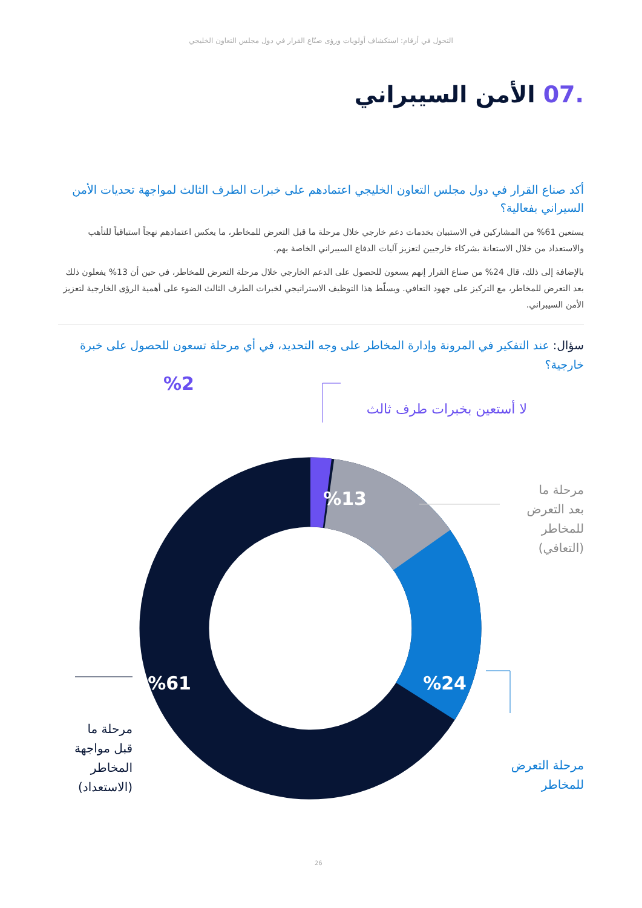التحول في أرقام: استكشاف أولويات ورؤى صنّاع القرار في دول مجلس التعاون الخليجي
.07 الأمن السيبراني
أكد صناع القرار في دول مجلس التعاون الخليجي اعتمادهم على خبرات الطرف الثالث لمواجهة تحديات الأمن السيراني بفعالية؟
يستعين 61% من المشاركين في الاستبيان بخدمات دعم خارجي خلال مرحلة ما قبل التعرض للمخاطر، ما يعكس اعتمادهم نهجاً استباقياً للتأهب والاستعداد من خلال الاستعانة بشركاء خارجيين لتعزيز آليات الدفاع السيبراني الخاصة بهم.
بالإضافة إلى ذلك، قال 24% من صناع القرار إنهم يسعون للحصول على الدعم الخارجي خلال مرحلة التعرض للمخاطر، في حين أن 13% يفعلون ذلك بعد التعرض للمخاطر، مع التركيز على جهود التعافي. ويسلّط هذا التوظيف الاستراتيجي لخبرات الطرف الثالث الضوء على أهمية الرؤى الخارجية لتعزيز الأمن السيبراني.
سؤال: عند التفكير في المرونة وإدارة المخاطر على وجه التحديد، في أي مرحلة تسعون للحصول على خبرة خارجية؟
%2
لا أستعين بخبرات طرف ثالث
%13
مرحلة ما
بعد التعرض
للمخاطر
(التعافي)
%24
مرحلة التعرض
للمخاطر
%61
مرحلة ما
قبل مواجهة
المخاطر
(الاستعداد)
26